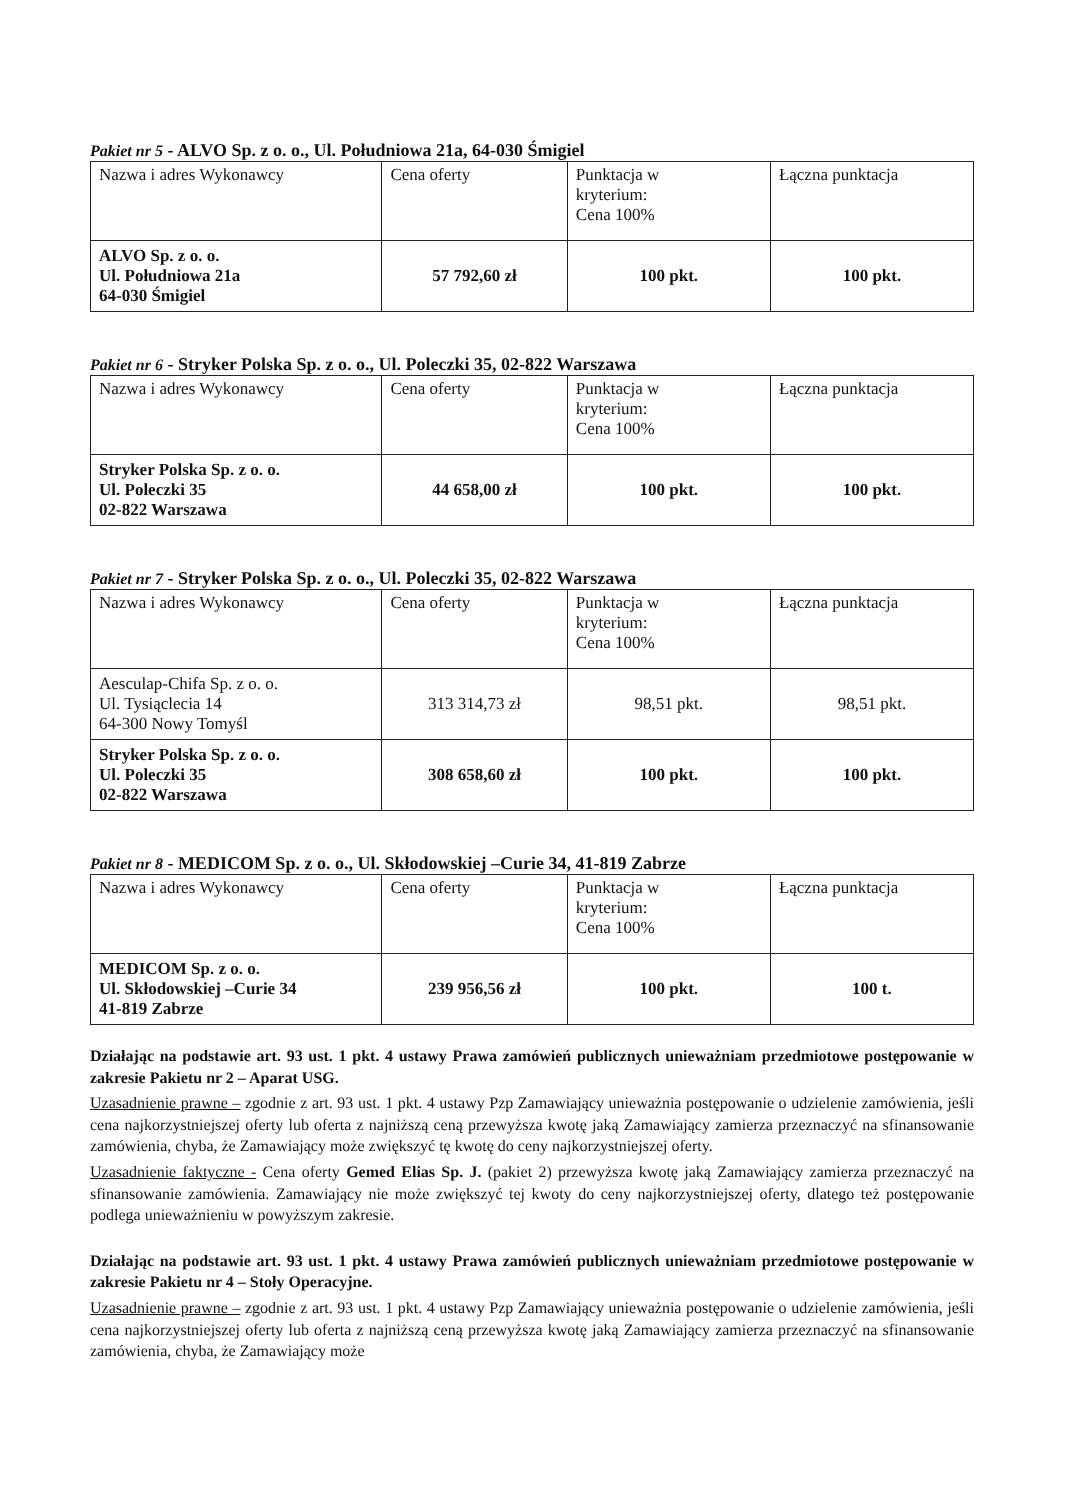Pakiet nr 5 - ALVO Sp. z o. o., Ul. Południowa 21a, 64-030 Śmigiel
| Nazwa i adres Wykonawcy | Cena oferty | Punktacja w kryterium: Cena 100% | Łączna punktacja |
| ALVO Sp. z o. o. Ul. Południowa 21a 64-030 Śmigiel | 57 792,60 zł | 100 pkt. | 100 pkt. |
Pakiet nr 6 - Stryker Polska Sp. z o. o., Ul. Poleczki 35, 02-822 Warszawa
| Nazwa i adres Wykonawcy | Cena oferty | Punktacja w kryterium: Cena 100% | Łączna punktacja |
| Stryker Polska Sp. z o. o. Ul. Poleczki 35 02-822 Warszawa | 44 658,00 zł | 100 pkt. | 100 pkt. |
Pakiet nr 7 - Stryker Polska Sp. z o. o., Ul. Poleczki 35, 02-822 Warszawa
| Nazwa i adres Wykonawcy | Cena oferty | Punktacja w kryterium: Cena 100% | Łączna punktacja |
| Aesculap-Chifa Sp. z o. o. Ul. Tysiąclecia 14 64-300 Nowy Tomyśl | 313 314,73 zł | 98,51 pkt. | 98,51 pkt. |
| Stryker Polska Sp. z o. o. Ul. Poleczki 35 02-822 Warszawa | 308 658,60 zł | 100 pkt. | 100 pkt. |
Pakiet nr 8 - MEDICOM Sp. z o. o., Ul. Skłodowskiej –Curie 34, 41-819 Zabrze
| Nazwa i adres Wykonawcy | Cena oferty | Punktacja w kryterium: Cena 100% | Łączna punktacja |
| MEDICOM Sp. z o. o. Ul. Skłodowskiej –Curie 34 41-819 Zabrze | 239 956,56 zł | 100 pkt. | 100 t. |
Działając na podstawie art. 93 ust. 1 pkt. 4 ustawy Prawa zamówień publicznych unieważniam przedmiotowe postępowanie w zakresie Pakietu nr 2 – Aparat USG.
Uzasadnienie prawne – zgodnie z art. 93 ust. 1 pkt. 4 ustawy Pzp Zamawiający unieważnia postępowanie o udzielenie zamówienia, jeśli cena najkorzystniejszej oferty lub oferta z najniższą ceną przewyższa kwotę jaką Zamawiający zamierza przeznaczyć na sfinansowanie zamówienia, chyba, że Zamawiający może zwiększyć tę kwotę do ceny najkorzystniejszej oferty.
Uzasadnienie faktyczne - Cena oferty Gemed Elias Sp. J. (pakiet 2) przewyższa kwotę jaką Zamawiający zamierza przeznaczyć na sfinansowanie zamówienia. Zamawiający nie może zwiększyć tej kwoty do ceny najkorzystniejszej oferty, dlatego też postępowanie podlega unieważnieniu w powyższym zakresie.
Działając na podstawie art. 93 ust. 1 pkt. 4 ustawy Prawa zamówień publicznych unieważniam przedmiotowe postępowanie w zakresie Pakietu nr 4 – Stoły Operacyjne.
Uzasadnienie prawne – zgodnie z art. 93 ust. 1 pkt. 4 ustawy Pzp Zamawiający unieważnia postępowanie o udzielenie zamówienia, jeśli cena najkorzystniejszej oferty lub oferta z najniższą ceną przewyższa kwotę jaką Zamawiający zamierza przeznaczyć na sfinansowanie zamówienia, chyba, że Zamawiający może